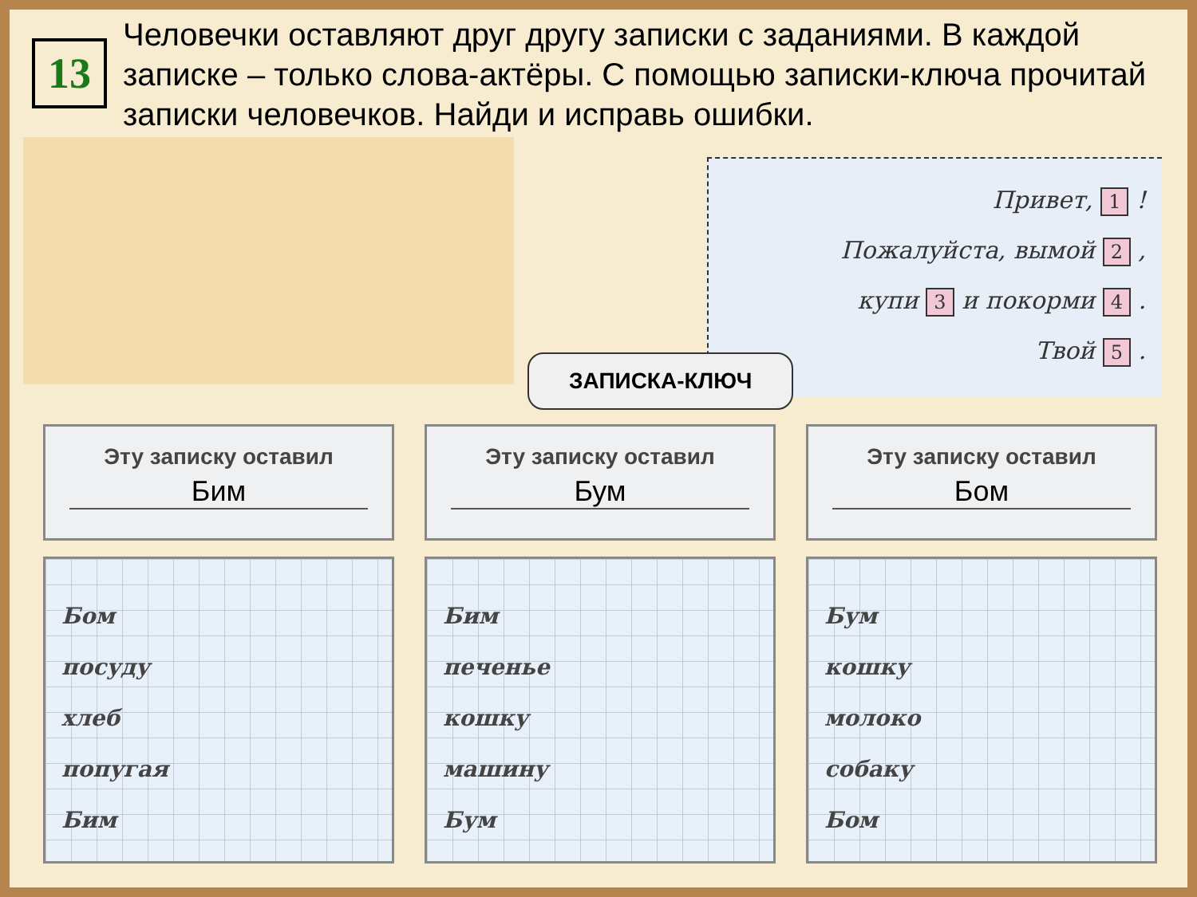13
Человечки оставляют друг другу записки с заданиями. В каждой записке – только слова-актёры. С помощью записки-ключа прочитай записки человечков. Найди и исправь ошибки.
Привет, 1 !
Пожалуйста, вымой 2 ,
купи 3 и покорми 4 .
Твой 5 .
ЗАПИСКА-КЛЮЧ
Эту записку оставил
Бим
Бом
посуду
хлеб
попугая
Бим
Эту записку оставил
Бум
Бим
печенье
кошку
машину
Бум
Эту записку оставил
Бом
Бум
кошку
молоко
собаку
Бом